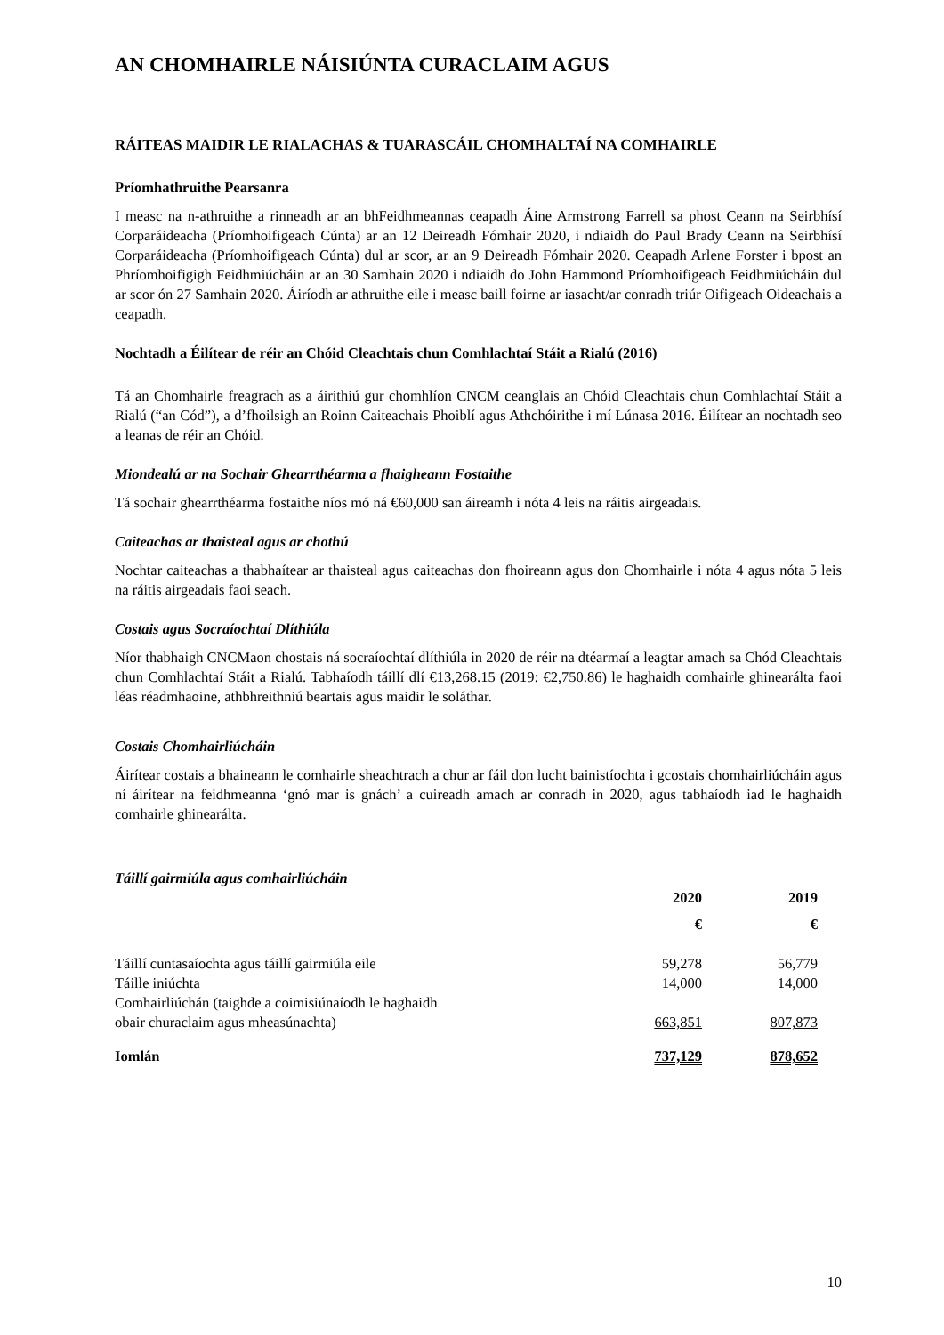AN CHOMHAIRLE NÁISIÚNTA CURACLAIM AGUS
RÁITEAS MAIDIR LE RIALACHAS & TUARASCÁIL CHOMHALTAÍ NA COMHAIRLE
Príomhathruithe Pearsanra
I measc na n-athruithe a rinneadh ar an bhFeidhmeannas ceapadh Áine Armstrong Farrell sa phost Ceann na Seirbhísí Corparáideacha (Príomhoifigeach Cúnta) ar an 12 Deireadh Fómhair 2020, i ndiaidh do Paul Brady Ceann na Seirbhísí Corparáideacha (Príomhoifigeach Cúnta) dul ar scor, ar an 9 Deireadh Fómhair 2020. Ceapadh Arlene Forster i bpost an Phríomhoifigigh Feidhmiúcháin ar an 30 Samhain 2020 i ndiaidh do John Hammond Príomhoifigeach Feidhmiúcháin dul ar scor ón 27 Samhain 2020. Áiríodh ar athruithe eile i measc baill foirne ar iasacht/ar conradh triúr Oifigeach Oideachais a ceapadh.
Nochtadh a Éilítear de réir an Chóid Cleachtais chun Comhlachtaí Stáit a Rialú (2016)
Tá an Chomhairle freagrach as a áirithiú gur chomhlíon CNCM ceanglais an Chóid Cleachtais chun Comhlachtaí Stáit a Rialú (“an Cód”), a d’fhoilsigh an Roinn Caiteachais Phoiblí agus Athchóirithe i mí Lúnasa 2016. Éilítear an nochtadh seo a leanas de réir an Chóid.
Miondealú ar na Sochair Ghearrthéarma a fhaigheann Fostaithe
Tá sochair ghearrthéarma fostaithe níos mó ná €60,000 san áireamh i nóta 4 leis na ráitis airgeadais.
Caiteachas ar thaisteal agus ar chothú
Nochtar caiteachas a thabhaítear ar thaisteal agus caiteachas don fhoireann agus don Chomhairle i nóta 4 agus nóta 5 leis na ráitis airgeadais faoi seach.
Costais agus Socraíochtaí Dlíthiúla
Níor thabhaigh CNCMaon chostais ná socraíochtaí dlíthiúla in 2020 de réir na dtéarmaí a leagtar amach sa Chód Cleachtais chun Comhlachtaí Stáit a Rialú. Tabhaíodh táillí dlí €13,268.15 (2019: €2,750.86) le haghaidh comhairle ghinearálta faoi léas réadmhaoine, athbhreithniú beartais agus maidir le soláthar.
Costais Chomhairliúcháin
Áirítear costais a bhaineann le comhairle sheachtrach a chur ar fáil don lucht bainistíochta i gcostais chomhairliúcháin agus ní áirítear na feidhmeanna ‘gnó mar is gnách’ a cuireadh amach ar conradh in 2020, agus tabhaíodh iad le haghaidh comhairle ghinearálta.
Táillí gairmiúla agus comhairliúcháin
| | 2020 | 2019 |
| --- | --- | --- |
| | € | € |
| Táillí cuntasaíochta agus táillí gairmiúla eile | 59,278 | 56,779 |
| Táille iniúchta | 14,000 | 14,000 |
| Comhairliúchán (taighde a coimisiúnaíodh le haghaidh obair churaclaim agus mheasúnachta) | 663,851 | 807,873 |
| Iomlán | 737,129 | 878,652 |
10